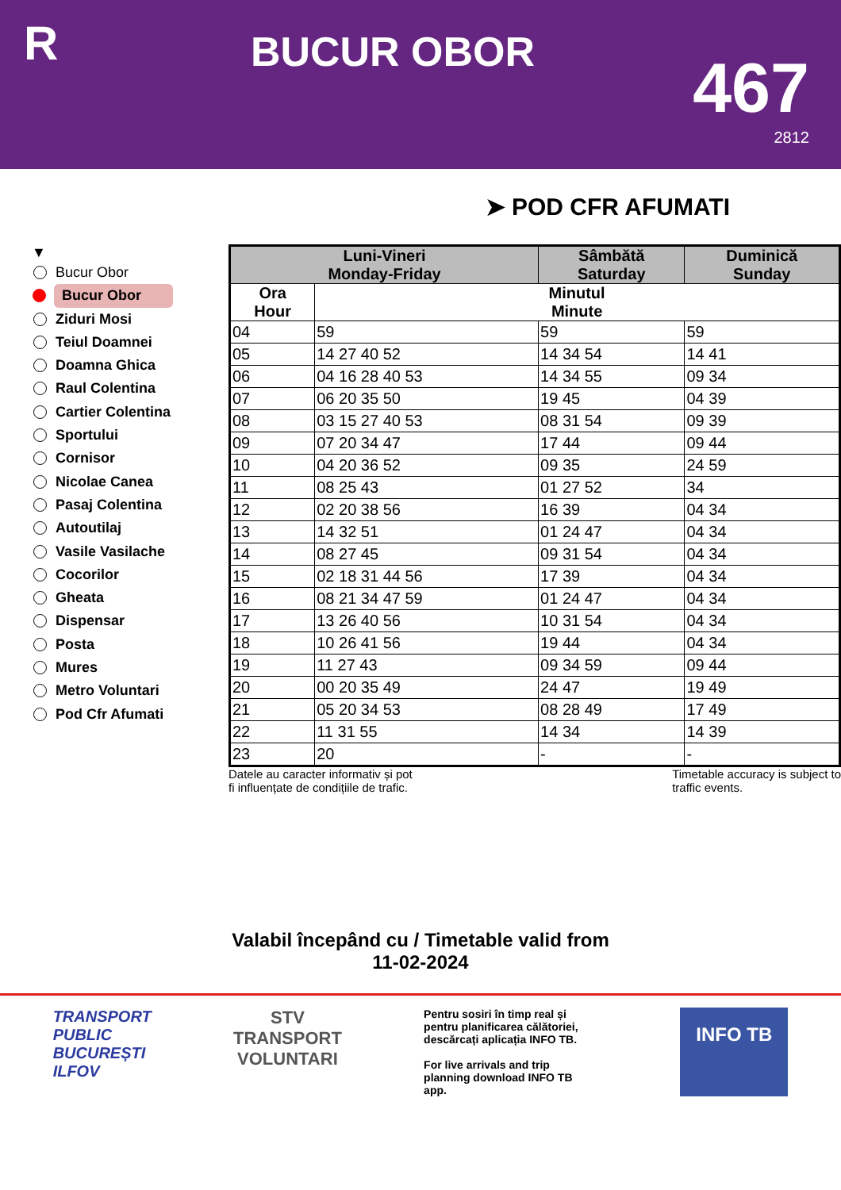R
BUCUR OBOR
467
2812
➤ POD CFR AFUMATI
▼
Bucur Obor
Bucur Obor
Ziduri Mosi
Teiul Doamnei
Doamna Ghica
Raul Colentina
Cartier Colentina
Sportului
Cornisor
Nicolae Canea
Pasaj Colentina
Autoutilaj
Vasile Vasilache
Cocorilor
Gheata
Dispensar
Posta
Mures
Metro Voluntari
Pod Cfr Afumati
| Luni-Vineri Monday-Friday | | Sâmbătă Saturday | Duminică Sunday |
| --- | --- | --- | --- |
| Ora Hour | Minutul Minute | | |
| 04 | 59 | 59 | 59 |
| 05 | 14 27 40 52 | 14 34 54 | 14 41 |
| 06 | 04 16 28 40 53 | 14 34 55 | 09 34 |
| 07 | 06 20 35 50 | 19 45 | 04 39 |
| 08 | 03 15 27 40 53 | 08 31 54 | 09 39 |
| 09 | 07 20 34 47 | 17 44 | 09 44 |
| 10 | 04 20 36 52 | 09 35 | 24 59 |
| 11 | 08 25 43 | 01 27 52 | 34 |
| 12 | 02 20 38 56 | 16 39 | 04 34 |
| 13 | 14 32 51 | 01 24 47 | 04 34 |
| 14 | 08 27 45 | 09 31 54 | 04 34 |
| 15 | 02 18 31 44 56 | 17 39 | 04 34 |
| 16 | 08 21 34 47 59 | 01 24 47 | 04 34 |
| 17 | 13 26 40 56 | 10 31 54 | 04 34 |
| 18 | 10 26 41 56 | 19 44 | 04 34 |
| 19 | 11 27 43 | 09 34 59 | 09 44 |
| 20 | 00 20 35 49 | 24 47 | 19 49 |
| 21 | 05 20 34 53 | 08 28 49 | 17 49 |
| 22 | 11 31 55 | 14 34 | 14 39 |
| 23 | 20 | - | - |
Datele au caracter informativ și pot
fi influențate de condițiile de trafic.
Timetable accuracy is subject to
traffic events.
Valabil începând cu / Timetable valid from
11-02-2024
TRANSPORT
PUBLIC
BUCUREȘTI
ILFOV
STV
TRANSPORT
VOLUNTARI
Pentru sosiri în timp real și pentru planificarea călătoriei, descărcați aplicația INFO TB.
For live arrivals and trip planning download INFO TB app.
INFO TB